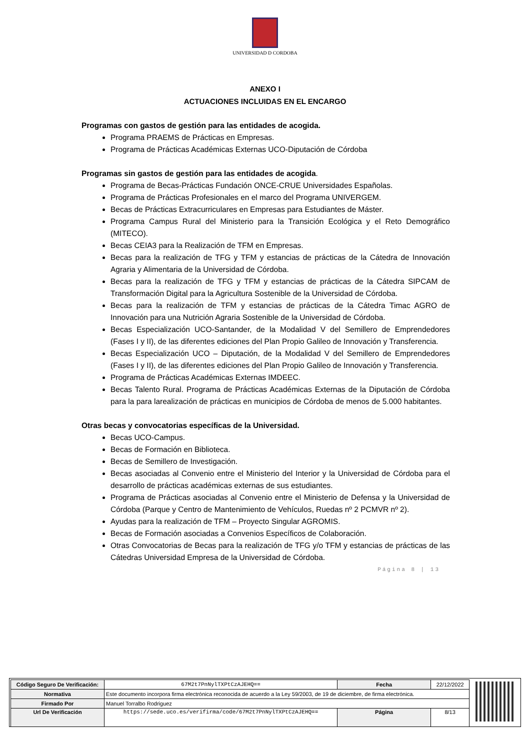UNIVERSIDAD D CORDOBA
ANEXO I
ACTUACIONES INCLUIDAS EN EL ENCARGO
Programas con gastos de gestión para las entidades de acogida.
Programa PRAEMS de Prácticas en Empresas.
Programa de Prácticas Académicas Externas UCO-Diputación de Córdoba
Programas sin gastos de gestión para las entidades de acogida.
Programa de Becas-Prácticas Fundación ONCE-CRUE Universidades Españolas.
Programa de Prácticas Profesionales en el marco del Programa UNIVERGEM.
Becas de Prácticas Extracurriculares en Empresas para Estudiantes de Máster.
Programa Campus Rural del Ministerio para la Transición Ecológica y el Reto Demográfico (MITECO).
Becas CEIA3 para la Realización de TFM en Empresas.
Becas para la realización de TFG y TFM y estancias de prácticas de la Cátedra de Innovación Agraria y Alimentaria de la Universidad de Córdoba.
Becas para la realización de TFG y TFM y estancias de prácticas de la Cátedra SIPCAM de Transformación Digital para la Agricultura Sostenible de la Universidad de Córdoba.
Becas para la realización de TFM y estancias de prácticas de la Cátedra Timac AGRO de Innovación para una Nutrición Agraria Sostenible de la Universidad de Córdoba.
Becas Especialización UCO-Santander, de la Modalidad V del Semillero de Emprendedores (Fases I y II), de las diferentes ediciones del Plan Propio Galileo de Innovación y Transferencia.
Becas Especialización UCO – Diputación, de la Modalidad V del Semillero de Emprendedores (Fases I y II), de las diferentes ediciones del Plan Propio Galileo de Innovación y Transferencia.
Programa de Prácticas Académicas Externas IMDEEC.
Becas Talento Rural. Programa de Prácticas Académicas Externas de la Diputación de Córdoba para la para larealización de prácticas en municipios de Córdoba de menos de 5.000 habitantes.
Otras becas y convocatorias específicas de la Universidad.
Becas UCO-Campus.
Becas de Formación en Biblioteca.
Becas de Semillero de Investigación.
Becas asociadas al Convenio entre el Ministerio del Interior y la Universidad de Córdoba para el desarrollo de prácticas académicas externas de sus estudiantes.
Programa de Prácticas asociadas al Convenio entre el Ministerio de Defensa y la Universidad de Córdoba (Parque y Centro de Mantenimiento de Vehículos, Ruedas nº 2 PCMVR nº 2).
Ayudas para la realización de TFM – Proyecto Singular AGROMIS.
Becas de Formación asociadas a Convenios Específicos de Colaboración.
Otras Convocatorias de Becas para la realización de TFG y/o TFM y estancias de prácticas de las Cátedras Universidad Empresa de la Universidad de Córdoba.
Página 8 | 13
| Código Seguro De Verificación: | 67M2t7PnNylTXPtCzAJEHQ== | Fecha | 22/12/2022 |
| Normativa | Este documento incorpora firma electrónica reconocida de acuerdo a la Ley 59/2003, de 19 de diciembre, de firma electrónica. | | |
| Firmado Por | Manuel Torralbo Rodriguez | | |
| Url De Verificación | https://sede.uco.es/verifirma/code/67M2t7PnNylTXPtCzAJEHQ== | Página | 8/13 |